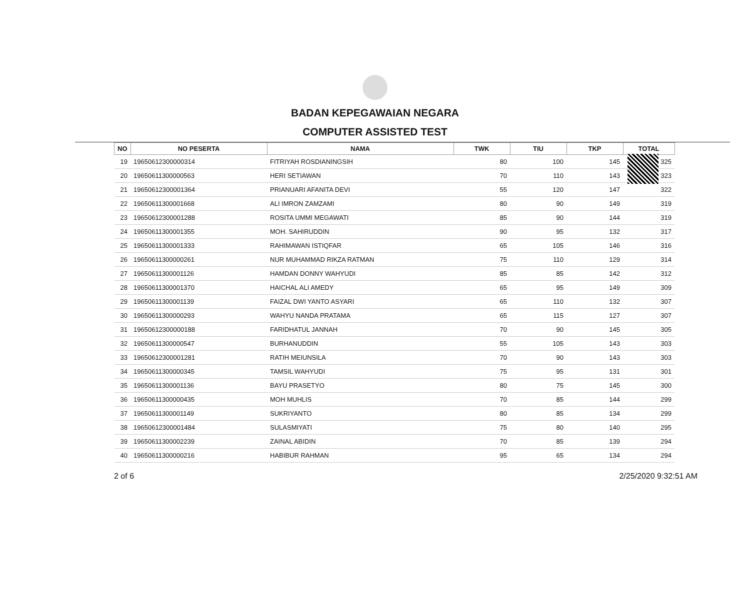BADAN KEPEGAWAIAN NEGARA
COMPUTER ASSISTED TEST
| NO | NO PESERTA | NAMA | TWK | TIU | TKP | TOTAL |
| --- | --- | --- | --- | --- | --- | --- |
| 19 | 19650612300000314 | FITRIYAH ROSDIANINGSIH | 80 | 100 | 145 | 325 |
| 20 | 19650611300000563 | HERI SETIAWAN | 70 | 110 | 143 | 323 |
| 21 | 19650612300001364 | PRIANUARI AFANITA DEVI | 55 | 120 | 147 | 322 |
| 22 | 19650611300001668 | ALI IMRON ZAMZAMI | 80 | 90 | 149 | 319 |
| 23 | 19650612300001288 | ROSITA UMMI MEGAWATI | 85 | 90 | 144 | 319 |
| 24 | 19650611300001355 | MOH. SAHIRUDDIN | 90 | 95 | 132 | 317 |
| 25 | 19650611300001333 | RAHIMAWAN ISTIQFAR | 65 | 105 | 146 | 316 |
| 26 | 19650611300000261 | NUR MUHAMMAD RIKZA RATMAN | 75 | 110 | 129 | 314 |
| 27 | 19650611300001126 | HAMDAN DONNY WAHYUDI | 85 | 85 | 142 | 312 |
| 28 | 19650611300001370 | HAICHAL ALI AMEDY | 65 | 95 | 149 | 309 |
| 29 | 19650611300001139 | FAIZAL DWI YANTO ASYARI | 65 | 110 | 132 | 307 |
| 30 | 19650611300000293 | WAHYU NANDA PRATAMA | 65 | 115 | 127 | 307 |
| 31 | 19650612300000188 | FARIDHATUL JANNAH | 70 | 90 | 145 | 305 |
| 32 | 19650611300000547 | BURHANUDDIN | 55 | 105 | 143 | 303 |
| 33 | 19650612300001281 | RATIH MEIUNSILA | 70 | 90 | 143 | 303 |
| 34 | 19650611300000345 | TAMSIL WAHYUDI | 75 | 95 | 131 | 301 |
| 35 | 19650611300001136 | BAYU PRASETYO | 80 | 75 | 145 | 300 |
| 36 | 19650611300000435 | MOH MUHLIS | 70 | 85 | 144 | 299 |
| 37 | 19650611300001149 | SUKRIYANTO | 80 | 85 | 134 | 299 |
| 38 | 19650612300001484 | SULASMIYATI | 75 | 80 | 140 | 295 |
| 39 | 19650611300002239 | ZAINAL ABIDIN | 70 | 85 | 139 | 294 |
| 40 | 19650611300000216 | HABIBUR RAHMAN | 95 | 65 | 134 | 294 |
2 of 6 2/25/2020 9:32:51 AM